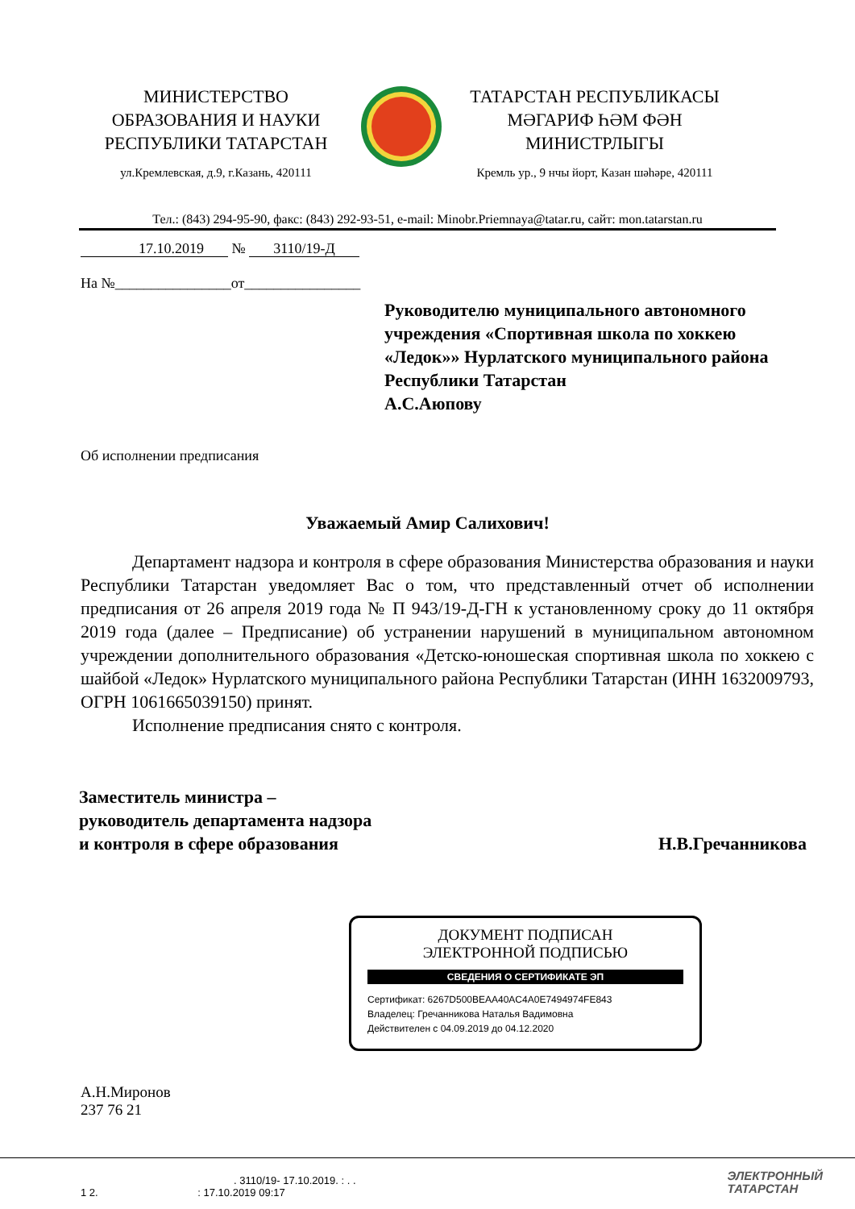МИНИСТЕРСТВО
ОБРАЗОВАНИЯ И НАУКИ
РЕСПУБЛИКИ ТАТАРСТАН
ул.Кремлевская, д.9, г.Казань, 420111
ТАТАРСТАН РЕСПУБЛИКАСЫ
МӘГАРИФ ҺӘМ ФӘН
МИНИСТРЛЫГЫ
Кремль ур., 9 нчы йорт, Казан шәһәре, 420111
Тел.: (843) 294-95-90, факс: (843) 292-93-51, e-mail: Minobr.Priemnaya@tatar.ru, сайт: mon.tatarstan.ru
17.10.2019 № 3110/19-Д
На №________________от________________
Руководителю муниципального автономного учреждения «Спортивная школа по хоккею «Ледок»» Нурлатского муниципального района Республики Татарстан
А.С.Аюпову
Об исполнении предписания
Уважаемый Амир Салихович!
Департамент надзора и контроля в сфере образования Министерства образования и науки Республики Татарстан уведомляет Вас о том, что представленный отчет об исполнении предписания от 26 апреля 2019 года № П 943/19-Д-ГН к установленному сроку до 11 октября 2019 года (далее – Предписание) об устранении нарушений в муниципальном автономном учреждении дополнительного образования «Детско-юношеская спортивная школа по хоккею с шайбой «Ледок» Нурлатского муниципального района Республики Татарстан (ИНН 1632009793, ОГРН 1061665039150) принят.
Исполнение предписания снято с контроля.
Заместитель министра –
руководитель департамента надзора
и контроля в сфере образования
Н.В.Гречанникова
ДОКУМЕНТ ПОДПИСАН
ЭЛЕКТРОННОЙ ПОДПИСЬЮ
СВЕДЕНИЯ О СЕРТИФИКАТЕ ЭП
Сертификат: 6267D500BEAA40AC4A0E7494974FE843
Владелец: Гречанникова Наталья Вадимовна
Действителен с 04.09.2019 до 04.12.2020
А.Н.Миронов
237 76 21
. 3110/19- 17.10.2019. : . .
1 2. : 17.10.2019 09:17
ЭЛЕКТРОННЫЙ
ТАТАРСТАН